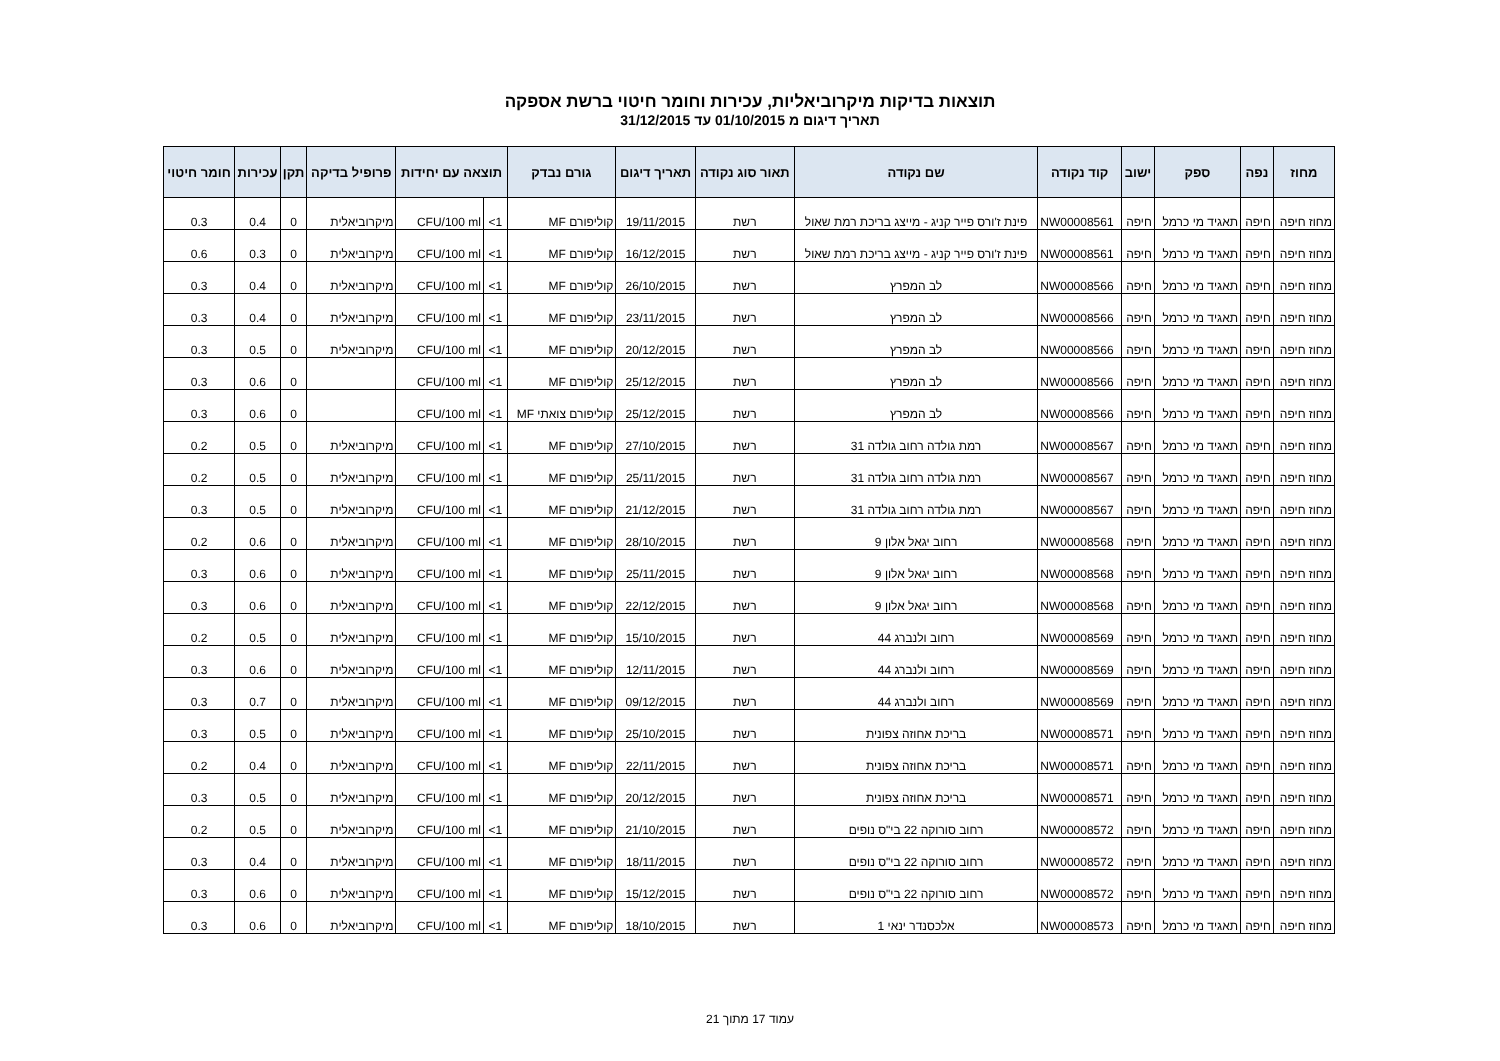תוצאות בדיקות מיקרוביאליות, עכירות וחומר חיטוי ברשת אספקה
תאריך דיגום מ 01/10/2015 עד 31/12/2015
| מחוז | נפה | ספק | ישוב | קוד נקודה | שם נקודה | תאור סוג נקודה | תאריך דיגום | גורם נבדק | תוצאה עם יחידות | | פרופיל בדיקה | תקן | עכירות | חומר חיטוי |
| --- | --- | --- | --- | --- | --- | --- | --- | --- | --- | --- | --- | --- | --- | --- |
| מחוז חיפה | חיפה | תאגיד מי כרמל | חיפה | NW00008561 | פינת ז'ורס פייר קניג - מייצג בריכת רמת שאול | רשת | 19/11/2015 | קוליפורם MF | 1> | CFU/100 ml | מיקרוביאלית | 0 | 0.4 | 0.3 |
| מחוז חיפה | חיפה | תאגיד מי כרמל | חיפה | NW00008561 | פינת ז'ורס פייר קניג - מייצג בריכת רמת שאול | רשת | 16/12/2015 | קוליפורם MF | 1> | CFU/100 ml | מיקרוביאלית | 0 | 0.3 | 0.6 |
| מחוז חיפה | חיפה | תאגיד מי כרמל | חיפה | NW00008566 | לב המפרץ | רשת | 26/10/2015 | קוליפורם MF | 1> | CFU/100 ml | מיקרוביאלית | 0 | 0.4 | 0.3 |
| מחוז חיפה | חיפה | תאגיד מי כרמל | חיפה | NW00008566 | לב המפרץ | רשת | 23/11/2015 | קוליפורם MF | 1> | CFU/100 ml | מיקרוביאלית | 0 | 0.4 | 0.3 |
| מחוז חיפה | חיפה | תאגיד מי כרמל | חיפה | NW00008566 | לב המפרץ | רשת | 20/12/2015 | קוליפורם MF | 1> | CFU/100 ml | מיקרוביאלית | 0 | 0.5 | 0.3 |
| מחוז חיפה | חיפה | תאגיד מי כרמל | חיפה | NW00008566 | לב המפרץ | רשת | 25/12/2015 | קוליפורם MF | 1> | CFU/100 ml | | 0 | 0.6 | 0.3 |
| מחוז חיפה | חיפה | תאגיד מי כרמל | חיפה | NW00008566 | לב המפרץ | רשת | 25/12/2015 | קוליפורם צואתי MF | 1> | CFU/100 ml | | 0 | 0.6 | 0.3 |
| מחוז חיפה | חיפה | תאגיד מי כרמל | חיפה | NW00008567 | רמת גולדה רחוב גולדה 31 | רשת | 27/10/2015 | קוליפורם MF | 1> | CFU/100 ml | מיקרוביאלית | 0 | 0.5 | 0.2 |
| מחוז חיפה | חיפה | תאגיד מי כרמל | חיפה | NW00008567 | רמת גולדה רחוב גולדה 31 | רשת | 25/11/2015 | קוליפורם MF | 1> | CFU/100 ml | מיקרוביאלית | 0 | 0.5 | 0.2 |
| מחוז חיפה | חיפה | תאגיד מי כרמל | חיפה | NW00008567 | רמת גולדה רחוב גולדה 31 | רשת | 21/12/2015 | קוליפורם MF | 1> | CFU/100 ml | מיקרוביאלית | 0 | 0.5 | 0.3 |
| מחוז חיפה | חיפה | תאגיד מי כרמל | חיפה | NW00008568 | רחוב יגאל אלון 9 | רשת | 28/10/2015 | קוליפורם MF | 1> | CFU/100 ml | מיקרוביאלית | 0 | 0.6 | 0.2 |
| מחוז חיפה | חיפה | תאגיד מי כרמל | חיפה | NW00008568 | רחוב יגאל אלון 9 | רשת | 25/11/2015 | קוליפורם MF | 1> | CFU/100 ml | מיקרוביאלית | 0 | 0.6 | 0.3 |
| מחוז חיפה | חיפה | תאגיד מי כרמל | חיפה | NW00008568 | רחוב יגאל אלון 9 | רשת | 22/12/2015 | קוליפורם MF | 1> | CFU/100 ml | מיקרוביאלית | 0 | 0.6 | 0.3 |
| מחוז חיפה | חיפה | תאגיד מי כרמל | חיפה | NW00008569 | רחוב ולנברג 44 | רשת | 15/10/2015 | קוליפורם MF | 1> | CFU/100 ml | מיקרוביאלית | 0 | 0.5 | 0.2 |
| מחוז חיפה | חיפה | תאגיד מי כרמל | חיפה | NW00008569 | רחוב ולנברג 44 | רשת | 12/11/2015 | קוליפורם MF | 1> | CFU/100 ml | מיקרוביאלית | 0 | 0.6 | 0.3 |
| מחוז חיפה | חיפה | תאגיד מי כרמל | חיפה | NW00008569 | רחוב ולנברג 44 | רשת | 09/12/2015 | קוליפורם MF | 1> | CFU/100 ml | מיקרוביאלית | 0 | 0.7 | 0.3 |
| מחוז חיפה | חיפה | תאגיד מי כרמל | חיפה | NW00008571 | בריכת אחוזה צפונית | רשת | 25/10/2015 | קוליפורם MF | 1> | CFU/100 ml | מיקרוביאלית | 0 | 0.5 | 0.3 |
| מחוז חיפה | חיפה | תאגיד מי כרמל | חיפה | NW00008571 | בריכת אחוזה צפונית | רשת | 22/11/2015 | קוליפורם MF | 1> | CFU/100 ml | מיקרוביאלית | 0 | 0.4 | 0.2 |
| מחוז חיפה | חיפה | תאגיד מי כרמל | חיפה | NW00008571 | בריכת אחוזה צפונית | רשת | 20/12/2015 | קוליפורם MF | 1> | CFU/100 ml | מיקרוביאלית | 0 | 0.5 | 0.3 |
| מחוז חיפה | חיפה | תאגיד מי כרמל | חיפה | NW00008572 | רחוב סורוקה 22 בי"ס נופים | רשת | 21/10/2015 | קוליפורם MF | 1> | CFU/100 ml | מיקרוביאלית | 0 | 0.5 | 0.2 |
| מחוז חיפה | חיפה | תאגיד מי כרמל | חיפה | NW00008572 | רחוב סורוקה 22 בי"ס נופים | רשת | 18/11/2015 | קוליפורם MF | 1> | CFU/100 ml | מיקרוביאלית | 0 | 0.4 | 0.3 |
| מחוז חיפה | חיפה | תאגיד מי כרמל | חיפה | NW00008572 | רחוב סורוקה 22 בי"ס נופים | רשת | 15/12/2015 | קוליפורם MF | 1> | CFU/100 ml | מיקרוביאלית | 0 | 0.6 | 0.3 |
| מחוז חיפה | חיפה | תאגיד מי כרמל | חיפה | NW00008573 | אלכסנדר ינאי 1 | רשת | 18/10/2015 | קוליפורם MF | 1> | CFU/100 ml | מיקרוביאלית | 0 | 0.6 | 0.3 |
עמוד 17 מתוך 21